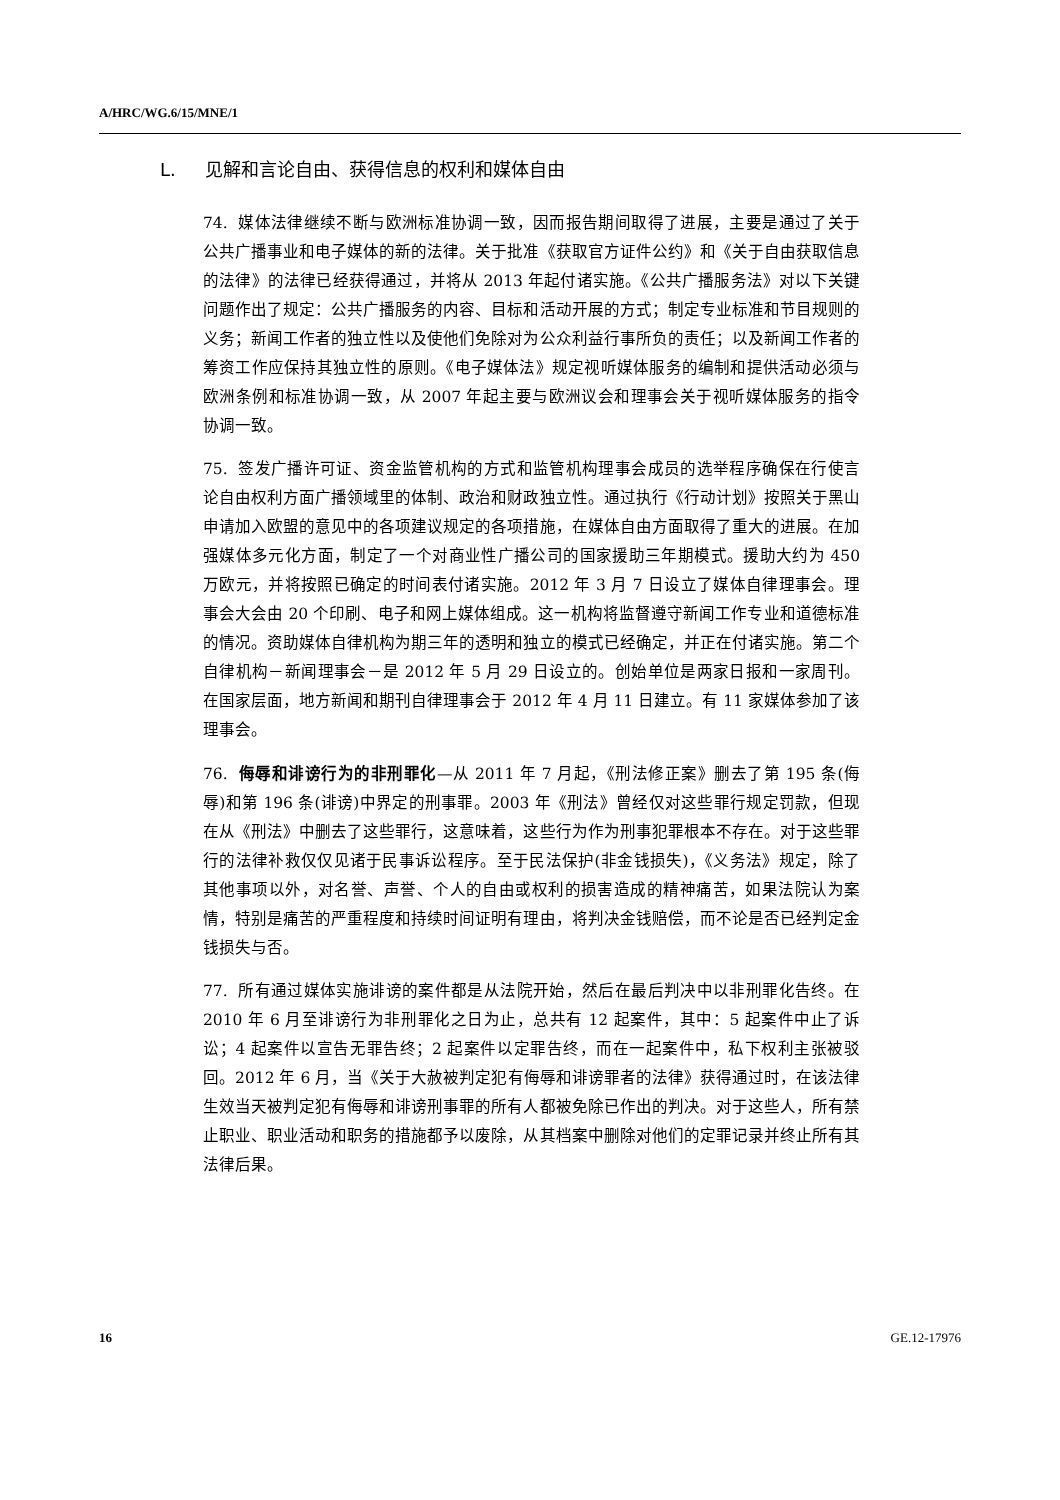A/HRC/WG.6/15/MNE/1
L. 见解和言论自由、获得信息的权利和媒体自由
74. 媒体法律继续不断与欧洲标准协调一致，因而报告期间取得了进展，主要是通过了关于公共广播事业和电子媒体的新的法律。关于批准《获取官方证件公约》和《关于自由获取信息的法律》的法律已经获得通过，并将从 2013 年起付诸实施。《公共广播服务法》对以下关键问题作出了规定：公共广播服务的内容、目标和活动开展的方式；制定专业标准和节目规则的义务；新闻工作者的独立性以及使他们免除对为公众利益行事所负的责任；以及新闻工作者的筹资工作应保持其独立性的原则。《电子媒体法》规定视听媒体服务的编制和提供活动必须与欧洲条例和标准协调一致，从 2007 年起主要与欧洲议会和理事会关于视听媒体服务的指令协调一致。
75. 签发广播许可证、资金监管机构的方式和监管机构理事会成员的选举程序确保在行使言论自由权利方面广播领域里的体制、政治和财政独立性。通过执行《行动计划》按照关于黑山申请加入欧盟的意见中的各项建议规定的各项措施，在媒体自由方面取得了重大的进展。在加强媒体多元化方面，制定了一个对商业性广播公司的国家援助三年期模式。援助大约为 450 万欧元，并将按照已确定的时间表付诸实施。2012 年 3 月 7 日设立了媒体自律理事会。理事会大会由 20 个印刷、电子和网上媒体组成。这一机构将监督遵守新闻工作专业和道德标准的情况。资助媒体自律机构为期三年的透明和独立的模式已经确定，并正在付诸实施。第二个自律机构－新闻理事会－是 2012 年 5 月 29 日设立的。创始单位是两家日报和一家周刊。在国家层面，地方新闻和期刊自律理事会于 2012 年 4 月 11 日建立。有 11 家媒体参加了该理事会。
76. 侮辱和诽谤行为的非刑罪化—从 2011 年 7 月起，《刑法修正案》删去了第 195 条(侮辱)和第 196 条(诽谤)中界定的刑事罪。2003 年《刑法》曾经仅对这些罪行规定罚款，但现在从《刑法》中删去了这些罪行，这意味着，这些行为作为刑事犯罪根本不存在。对于这些罪行的法律补救仅仅见诸于民事诉讼程序。至于民法保护(非金钱损失)，《义务法》规定，除了其他事项以外，对名誉、声誉、个人的自由或权利的损害造成的精神痛苦，如果法院认为案情，特别是痛苦的严重程度和持续时间证明有理由，将判决金钱赔偿，而不论是否已经判定金钱损失与否。
77. 所有通过媒体实施诽谤的案件都是从法院开始，然后在最后判决中以非刑罪化告终。在 2010 年 6 月至诽谤行为非刑罪化之日为止，总共有 12 起案件，其中：5 起案件中止了诉讼；4 起案件以宣告无罪告终；2 起案件以定罪告终，而在一起案件中，私下权利主张被驳回。2012 年 6 月，当《关于大赦被判定犯有侮辱和诽谤罪者的法律》获得通过时，在该法律生效当天被判定犯有侮辱和诽谤刑事罪的所有人都被免除已作出的判决。对于这些人，所有禁止职业、职业活动和职务的措施都予以废除，从其档案中删除对他们的定罪记录并终止所有其法律后果。
16 GE.12-17976